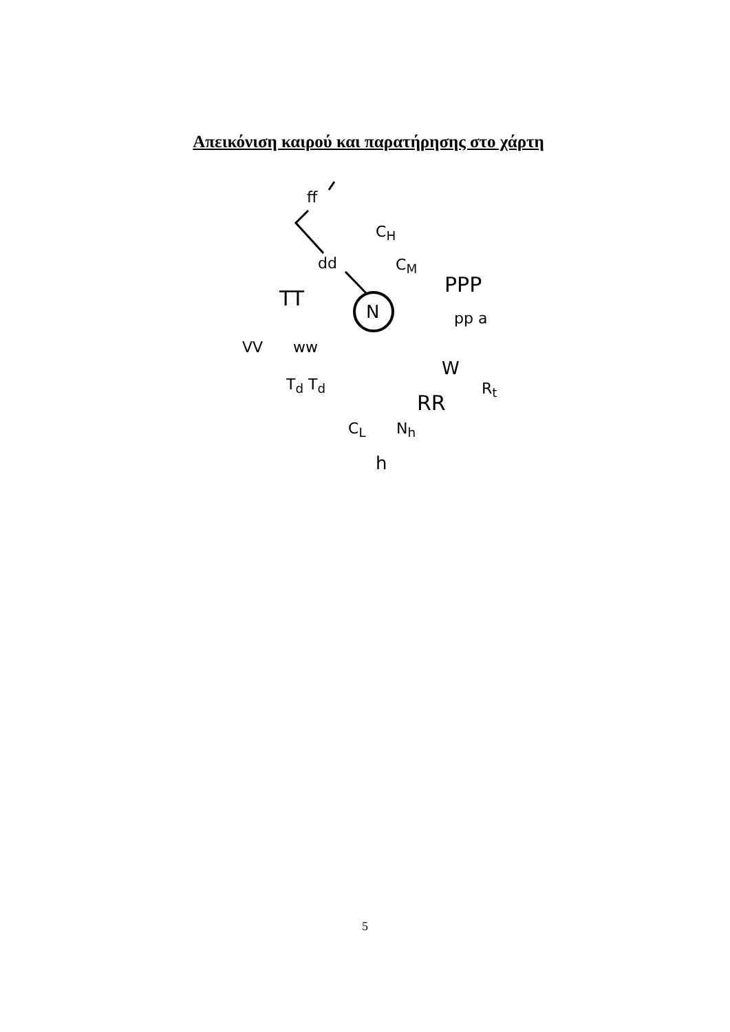Απεικόνιση καιρού και παρατήρησης στο χάρτη
ff
C<sub>H</sub>
dd C<sub>M</sub>
PPP
TT
N pp a
VV ww
W
T<sub>d</sub> T<sub>d</sub> R<sub>t</sub>
RR
C<sub>L</sub> N<sub>h</sub>
h
5